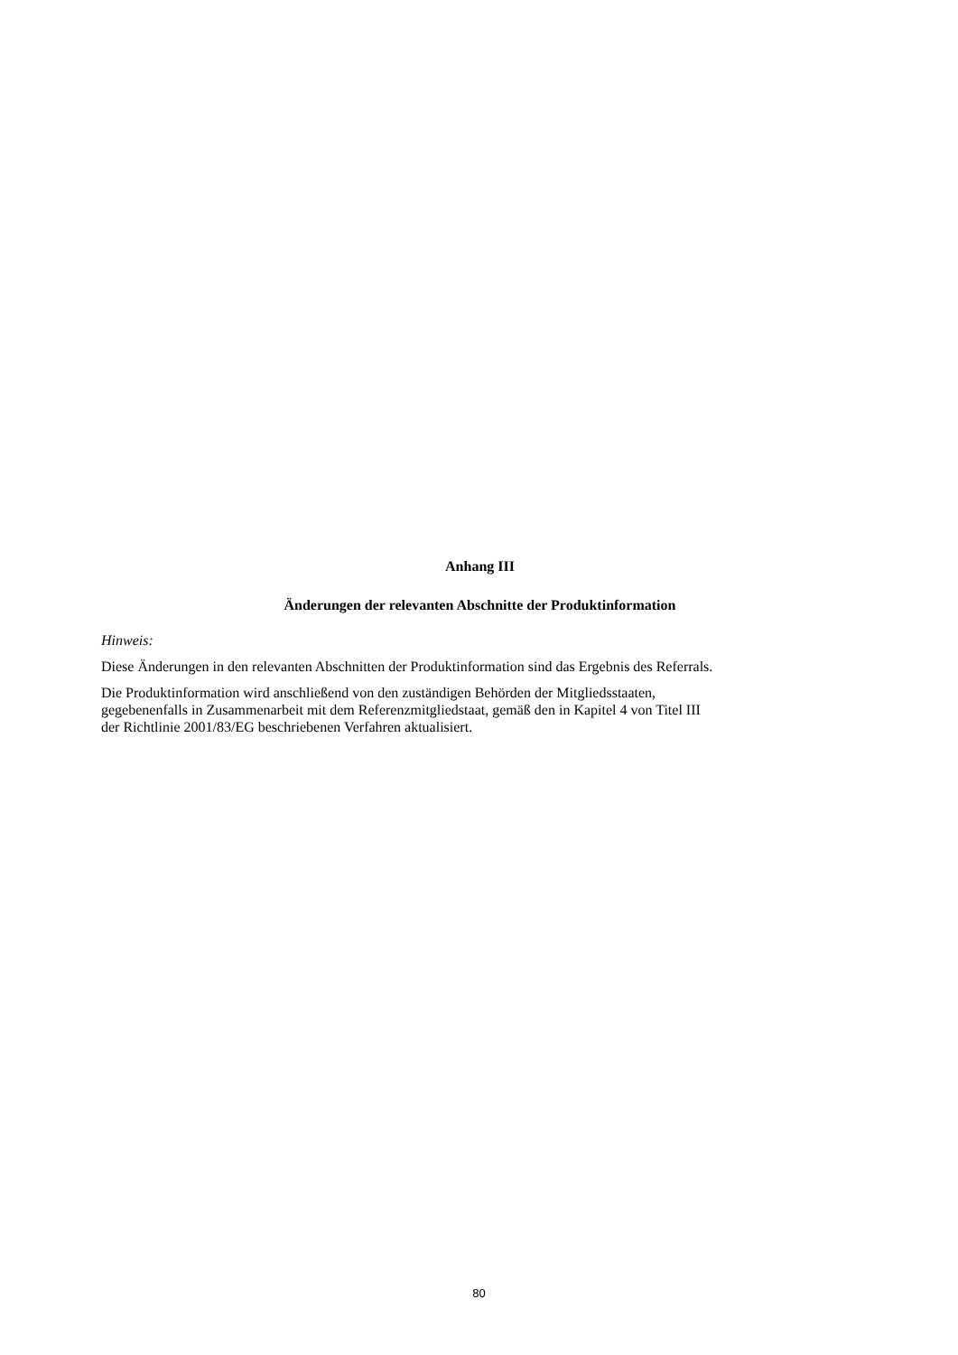Anhang III
Änderungen der relevanten Abschnitte der Produktinformation
Hinweis:
Diese Änderungen in den relevanten Abschnitten der Produktinformation sind das Ergebnis des Referrals.
Die Produktinformation wird anschließend von den zuständigen Behörden der Mitgliedsstaaten,
gegebenenfalls in Zusammenarbeit mit dem Referenzmitgliedstaat, gemäß den in Kapitel 4 von Titel III
der Richtlinie 2001/83/EG beschriebenen Verfahren aktualisiert.
80